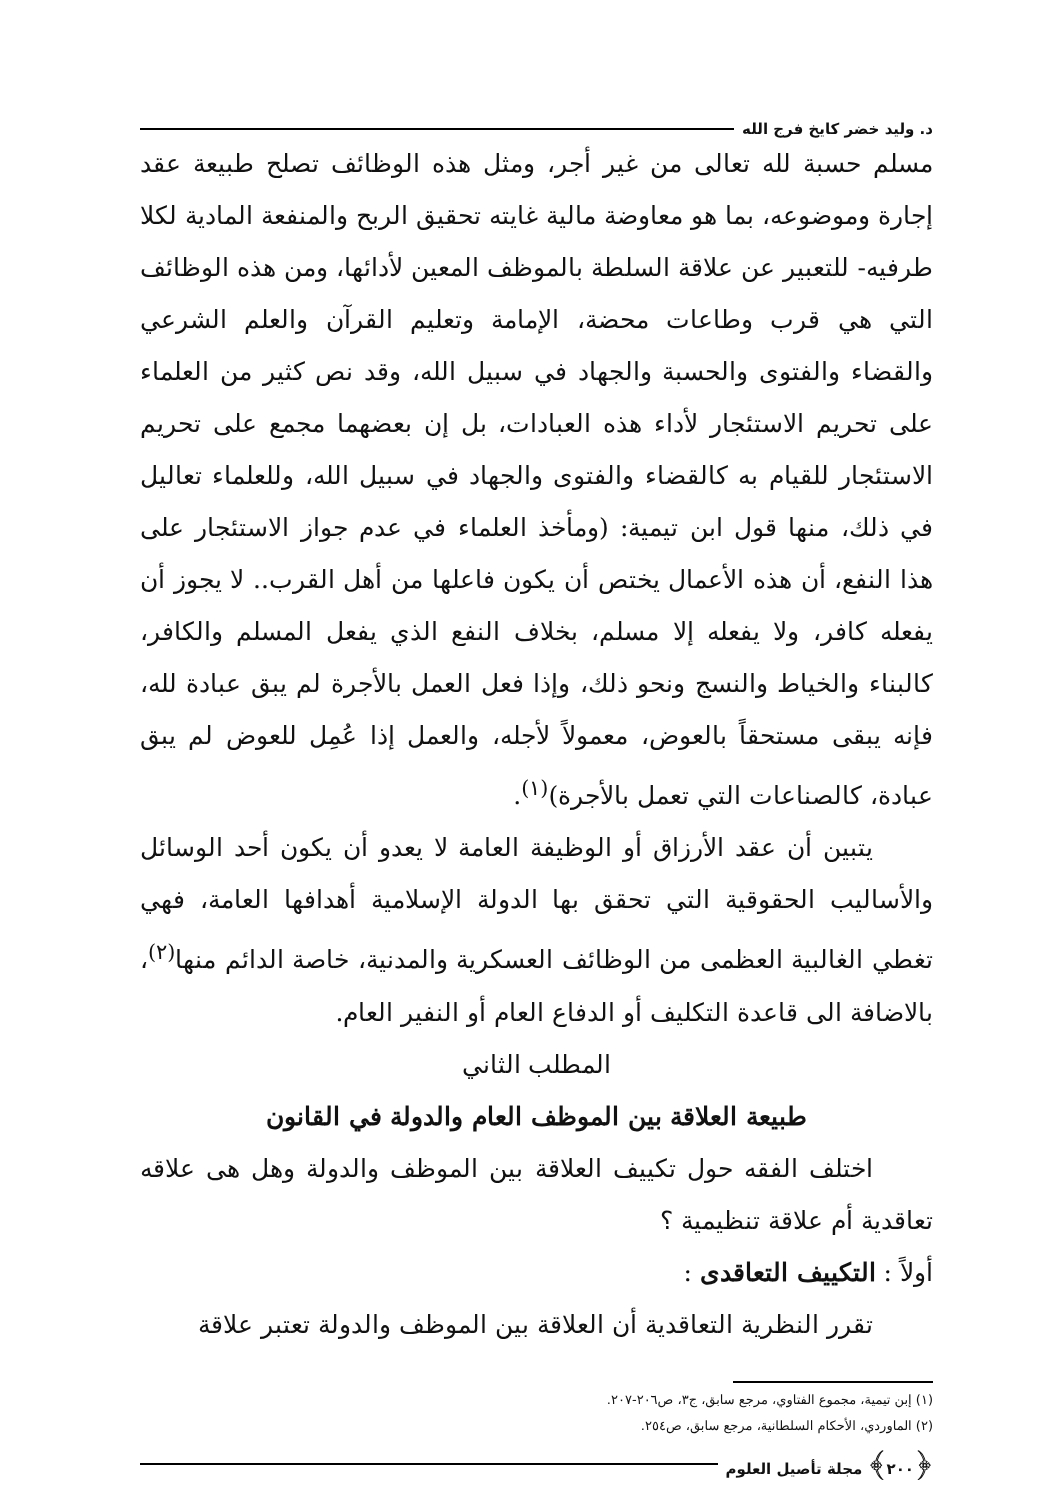د. وليد خضر كايخ فرج الله
مسلم حسبة لله تعالى من غير أجر، ومثل هذه الوظائف تصلح طبيعة عقد إجارة وموضوعه، بما هو معاوضة مالية غايته تحقيق الربح والمنفعة المادية لكلا طرفيه- للتعبير عن علاقة السلطة بالموظف المعين لأدائها، ومن هذه الوظائف التي هي قرب وطاعات محضة، الإمامة وتعليم القرآن والعلم الشرعي والقضاء والفتوى والحسبة والجهاد في سبيل الله، وقد نص كثير من العلماء على تحريم الاستئجار لأداء هذه العبادات، بل إن بعضهما مجمع على تحريم الاستئجار للقيام به كالقضاء والفتوى والجهاد في سبيل الله، وللعلماء تعاليل في ذلك، منها قول ابن تيمية: (ومأخذ العلماء في عدم جواز الاستئجار على هذا النفع، أن هذه الأعمال يختص أن يكون فاعلها من أهل القرب.. لا يجوز أن يفعله كافر، ولا يفعله إلا مسلم، بخلاف النفع الذي يفعل المسلم والكافر، كالبناء والخياط والنسج ونحو ذلك، وإذا فعل العمل بالأجرة لم يبق عبادة لله، فإنه يبقى مستحقاً بالعوض، معمولاً لأجله، والعمل إذا عُمِل للعوض لم يبق عبادة، كالصناعات التي تعمل بالأجرة)<sup>(١)</sup>.
يتبين أن عقد الأرزاق أو الوظيفة العامة لا يعدو أن يكون أحد الوسائل والأساليب الحقوقية التي تحقق بها الدولة الإسلامية أهدافها العامة، فهي تغطي الغالبية العظمى من الوظائف العسكرية والمدنية، خاصة الدائم منها<sup>(٢)</sup>، بالاضافة الى قاعدة التكليف أو الدفاع العام أو النفير العام.
المطلب الثاني
طبيعة العلاقة بين الموظف العام والدولة في القانون
اختلف الفقه حول تكييف العلاقة بين الموظف والدولة وهل هى علاقه تعاقدية أم علاقة تنظيمية ؟
أولاً : التكييف التعاقدى :
تقرر النظرية التعاقدية أن العلاقة بين الموظف والدولة تعتبر علاقة
(١) إبن تيمية، مجموع الفتاوي، مرجع سابق، ج٣، ص٢٠٦-٢٠٧.
(٢) الماوردي، الأحكام السلطانية، مرجع سابق، ص٢٥٤.
﴿٢٠٠﴾ مجلة تأصيل العلوم